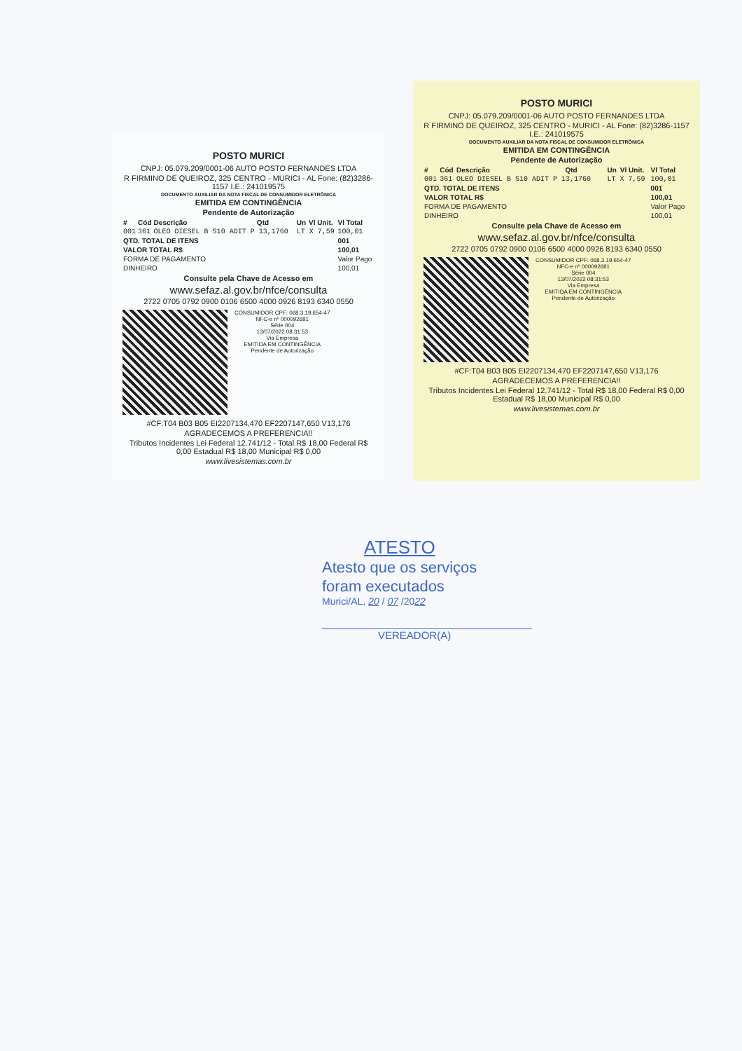POSTO MURICI
CNPJ: 05.079.209/0001-06 AUTO POSTO FERNANDES LTDA
R FIRMINO DE QUEIROZ, 325 CENTRO - MURICI - AL Fone: (82)3286-1157 I.E.: 241019575
DOCUMENTO AUXILIAR DA NOTA FISCAL DE CONSUMIDOR ELETRÔNICA
EMITIDA EM CONTINGÊNCIA
Pendente de Autorização
| # | Cód | Descrição | Qtd | Un | Vl Unit. | Vl Total |
| --- | --- | --- | --- | --- | --- | --- |
| 001 | 361 | OLEO DIESEL B S10 ADIT P 13,1760 | | LT X 7,59 | | 100,01 |
| QTD. TOTAL DE ITENS | | | | | | 001 |
| VALOR TOTAL R$ | | | | | | 100,01 |
| FORMA DE PAGAMENTO | | | | | | Valor Pago |
| DINHEIRO | | | | | | 100,01 |
Consulte pela Chave de Acesso em
www.sefaz.al.gov.br/nfce/consulta
2722 0705 0792 0900 0106 6500 4000 0926 8193 6340 0550
CONSUMIDOR CPF: 068.3.19.654-47
NFC-e nº 000092681
Série 004
13/07/2022 08:31:53
Via Empresa
EMITIDA EM CONTINGÊNCIA
Pendente de Autorização
#CF:T04 B03 B05 EI2207134,470 EF2207147,650 V13,176
AGRADECEMOS A PREFERENCIA!!
Tributos Incidentes Lei Federal 12.741/12 - Total R$ 18,00 Federal R$ 0,00 Estadual R$ 18,00 Municipal R$ 0,00
www.livesistemas.com.br
POSTO MURICI
CNPJ: 05.079.209/0001-06 AUTO POSTO FERNANDES LTDA
R FIRMINO DE QUEIROZ, 325 CENTRO - MURICI - AL Fone: (82)3286-1157 I.E.: 241019575
DOCUMENTO AUXILIAR DA NOTA FISCAL DE CONSUMIDOR ELETRÔNICA
EMITIDA EM CONTINGÊNCIA
Pendente de Autorização
| # | Cód | Descrição | Qtd | Un | Vl Unit. | Vl Total |
| --- | --- | --- | --- | --- | --- | --- |
| 001 | 361 | OLEO DIESEL B S10 ADIT P 13,1760 | | LT X 7,59 | | 100,01 |
| QTD. TOTAL DE ITENS | | | | | | 001 |
| VALOR TOTAL R$ | | | | | | 100,01 |
| FORMA DE PAGAMENTO | | | | | | Valor Pago |
| DINHEIRO | | | | | | 100,01 |
Consulte pela Chave de Acesso em
www.sefaz.al.gov.br/nfce/consulta
2722 0705 0792 0900 0106 6500 4000 0926 8193 6340 0550
CONSUMIDOR CPF: 068.3.19.654-47
NFC-e nº 000092681
Série 004
13/07/2022 08:31:53
Via Empresa
EMITIDA EM CONTINGÊNCIA
Pendente de Autorização
#CF:T04 B03 B05 EI2207134,470 EF2207147,650 V13,176
AGRADECEMOS A PREFERENCIA!!
Tributos Incidentes Lei Federal 12.741/12 - Total R$ 18,00 Federal R$ 0,00 Estadual R$ 18,00 Municipal R$ 0,00
www.livesistemas.com.br
ATESTO
Atesto que os serviços
foram executados
Murici/AL, 20 / 07 /2022
VEREADOR(A)